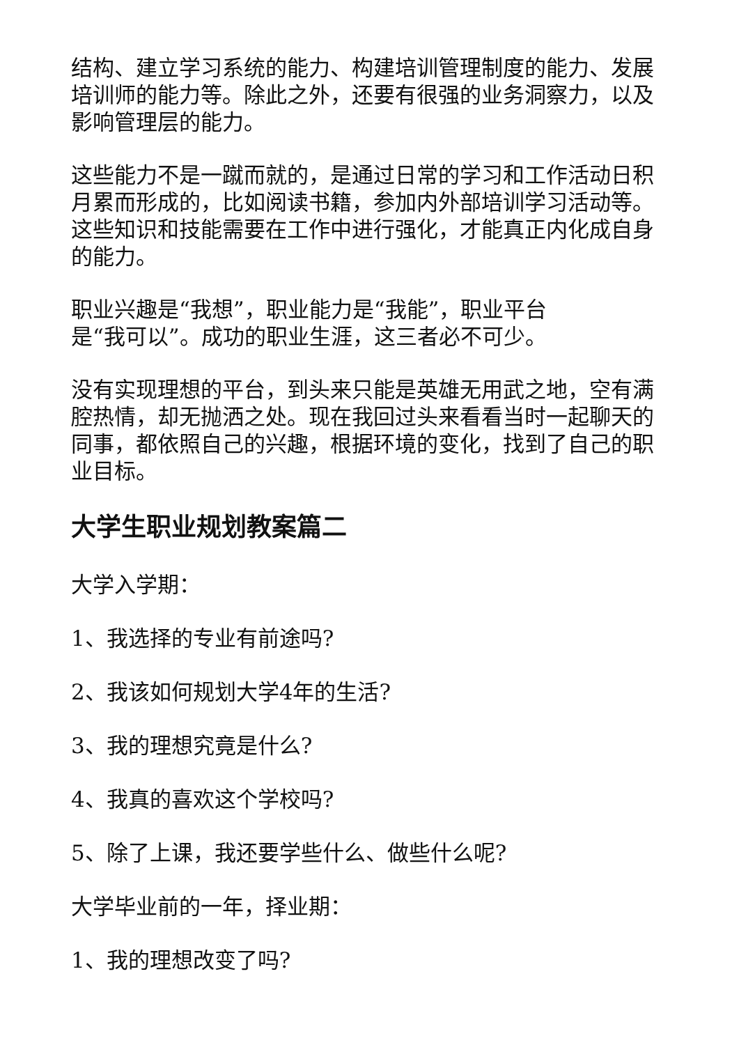结构、建立学习系统的能力、构建培训管理制度的能力、发展培训师的能力等。除此之外，还要有很强的业务洞察力，以及影响管理层的能力。
这些能力不是一蹴而就的，是通过日常的学习和工作活动日积月累而形成的，比如阅读书籍，参加内外部培训学习活动等。这些知识和技能需要在工作中进行强化，才能真正内化成自身的能力。
职业兴趣是“我想”，职业能力是“我能”，职业平台
是“我可以”。成功的职业生涯，这三者必不可少。
没有实现理想的平台，到头来只能是英雄无用武之地，空有满腔热情，却无抛洒之处。现在我回过头来看看当时一起聊天的同事，都依照自己的兴趣，根据环境的变化，找到了自己的职业目标。
大学生职业规划教案篇二
大学入学期：
1、我选择的专业有前途吗?
2、我该如何规划大学4年的生活?
3、我的理想究竟是什么?
4、我真的喜欢这个学校吗?
5、除了上课，我还要学些什么、做些什么呢?
大学毕业前的一年，择业期：
1、我的理想改变了吗?